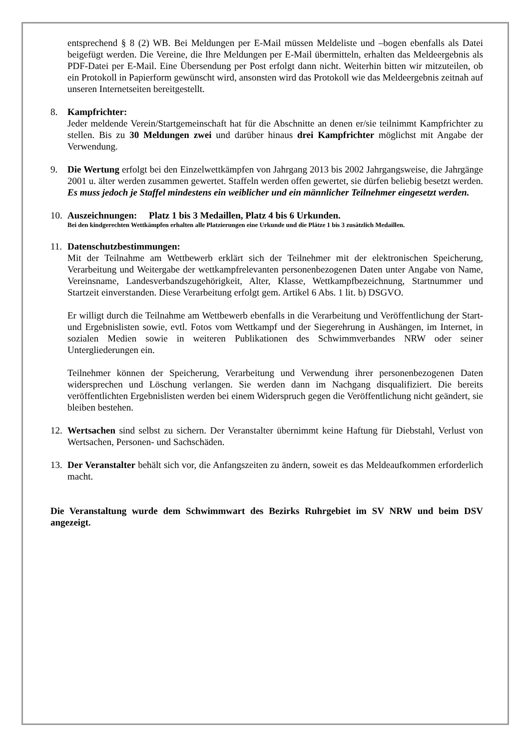entsprechend § 8 (2) WB. Bei Meldungen per E-Mail müssen Meldeliste und –bogen ebenfalls als Datei beigefügt werden. Die Vereine, die Ihre Meldungen per E-Mail übermitteln, erhalten das Meldeergebnis als PDF-Datei per E-Mail. Eine Übersendung per Post erfolgt dann nicht. Weiterhin bitten wir mitzuteilen, ob ein Protokoll in Papierform gewünscht wird, ansonsten wird das Protokoll wie das Meldeergebnis zeitnah auf unseren Internetseiten bereitgestellt.
8. Kampfrichter:
Jeder meldende Verein/Startgemeinschaft hat für die Abschnitte an denen er/sie teilnimmt Kampfrichter zu stellen. Bis zu 30 Meldungen zwei und darüber hinaus drei Kampfrichter möglichst mit Angabe der Verwendung.
9. Die Wertung erfolgt bei den Einzelwettkämpfen von Jahrgang 2013 bis 2002 Jahrgangsweise, die Jahrgänge 2001 u. älter werden zusammen gewertet. Staffeln werden offen gewertet, sie dürfen beliebig besetzt werden. Es muss jedoch je Staffel mindestens ein weiblicher und ein männlicher Teilnehmer eingesetzt werden.
10.
Auszeichnungen: Platz 1 bis 3 Medaillen, Platz 4 bis 6 Urkunden.
Bei den kindgerechten Wettkämpfen erhalten alle Platzierungen eine Urkunde und die Plätze 1 bis 3 zusätzlich Medaillen.
11.
Datenschutzbestimmungen:
Mit der Teilnahme am Wettbewerb erklärt sich der Teilnehmer mit der elektronischen Speicherung, Verarbeitung und Weitergabe der wettkampfrelevanten personenbezogenen Daten unter Angabe von Name, Vereinsname, Landesverbandszugehörigkeit, Alter, Klasse, Wettkampfbezeichnung, Startnummer und Startzeit einverstanden. Diese Verarbeitung erfolgt gem. Artikel 6 Abs. 1 lit. b) DSGVO.
Er willigt durch die Teilnahme am Wettbewerb ebenfalls in die Verarbeitung und Veröffentlichung der Start- und Ergebnislisten sowie, evtl. Fotos vom Wettkampf und der Siegerehrung in Aushängen, im Internet, in sozialen Medien sowie in weiteren Publikationen des Schwimmverbandes NRW oder seiner Untergliederungen ein.
Teilnehmer können der Speicherung, Verarbeitung und Verwendung ihrer personenbezogenen Daten widersprechen und Löschung verlangen. Sie werden dann im Nachgang disqualifiziert. Die bereits veröffentlichten Ergebnislisten werden bei einem Widerspruch gegen die Veröffentlichung nicht geändert, sie bleiben bestehen.
12.
Wertsachen sind selbst zu sichern. Der Veranstalter übernimmt keine Haftung für Diebstahl, Verlust von Wertsachen, Personen- und Sachschäden.
13.
Der Veranstalter behält sich vor, die Anfangszeiten zu ändern, soweit es das Meldeaufkommen erforderlich macht.
Die Veranstaltung wurde dem Schwimmwart des Bezirks Ruhrgebiet im SV NRW und beim DSV angezeigt.